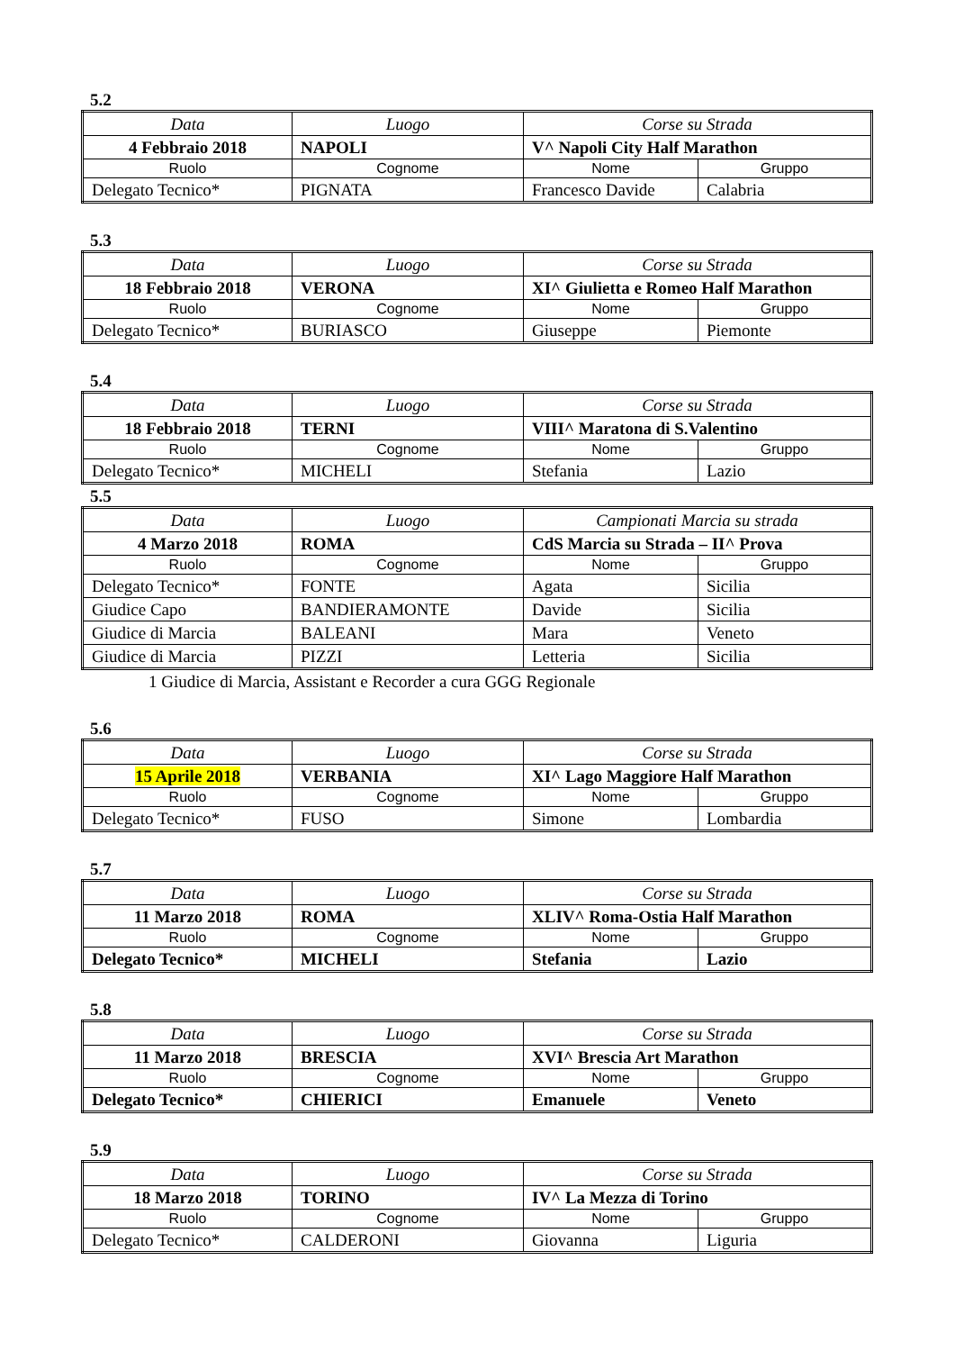5.2
| Data | Luogo | Corse su Strada | |
| 4 Febbraio 2018 | NAPOLI | V^ Napoli City Half Marathon | |
| Ruolo | Cognome | Nome | Gruppo |
| Delegato Tecnico* | PIGNATA | Francesco Davide | Calabria |
5.3
| Data | Luogo | Corse su Strada | |
| 18 Febbraio 2018 | VERONA | XI^ Giulietta e Romeo Half Marathon | |
| Ruolo | Cognome | Nome | Gruppo |
| Delegato Tecnico* | BURIASCO | Giuseppe | Piemonte |
5.4
| Data | Luogo | Corse su Strada | |
| 18 Febbraio 2018 | TERNI | VIII^ Maratona di S.Valentino | |
| Ruolo | Cognome | Nome | Gruppo |
| Delegato Tecnico* | MICHELI | Stefania | Lazio |
5.5
| Data | Luogo | Campionati Marcia su strada | |
| 4 Marzo 2018 | ROMA | CdS Marcia su Strada – II^ Prova | |
| Ruolo | Cognome | Nome | Gruppo |
| Delegato Tecnico* | FONTE | Agata | Sicilia |
| Giudice Capo | BANDIERAMONTE | Davide | Sicilia |
| Giudice di Marcia | BALEANI | Mara | Veneto |
| Giudice di Marcia | PIZZI | Letteria | Sicilia |
1 Giudice di Marcia, Assistant e Recorder a cura GGG Regionale
5.6
| Data | Luogo | Corse su Strada | |
| 15 Aprile 2018 | VERBANIA | XI^ Lago Maggiore Half Marathon | |
| Ruolo | Cognome | Nome | Gruppo |
| Delegato Tecnico* | FUSO | Simone | Lombardia |
5.7
| Data | Luogo | Corse su Strada | |
| 11 Marzo 2018 | ROMA | XLIV^ Roma-Ostia Half Marathon | |
| Ruolo | Cognome | Nome | Gruppo |
| Delegato Tecnico* | MICHELI | Stefania | Lazio |
5.8
| Data | Luogo | Corse su Strada | |
| 11 Marzo 2018 | BRESCIA | XVI^ Brescia Art Marathon | |
| Ruolo | Cognome | Nome | Gruppo |
| Delegato Tecnico* | CHIERICI | Emanuele | Veneto |
5.9
| Data | Luogo | Corse su Strada | |
| 18 Marzo 2018 | TORINO | IV^ La Mezza di Torino | |
| Ruolo | Cognome | Nome | Gruppo |
| Delegato Tecnico* | CALDERONI | Giovanna | Liguria |